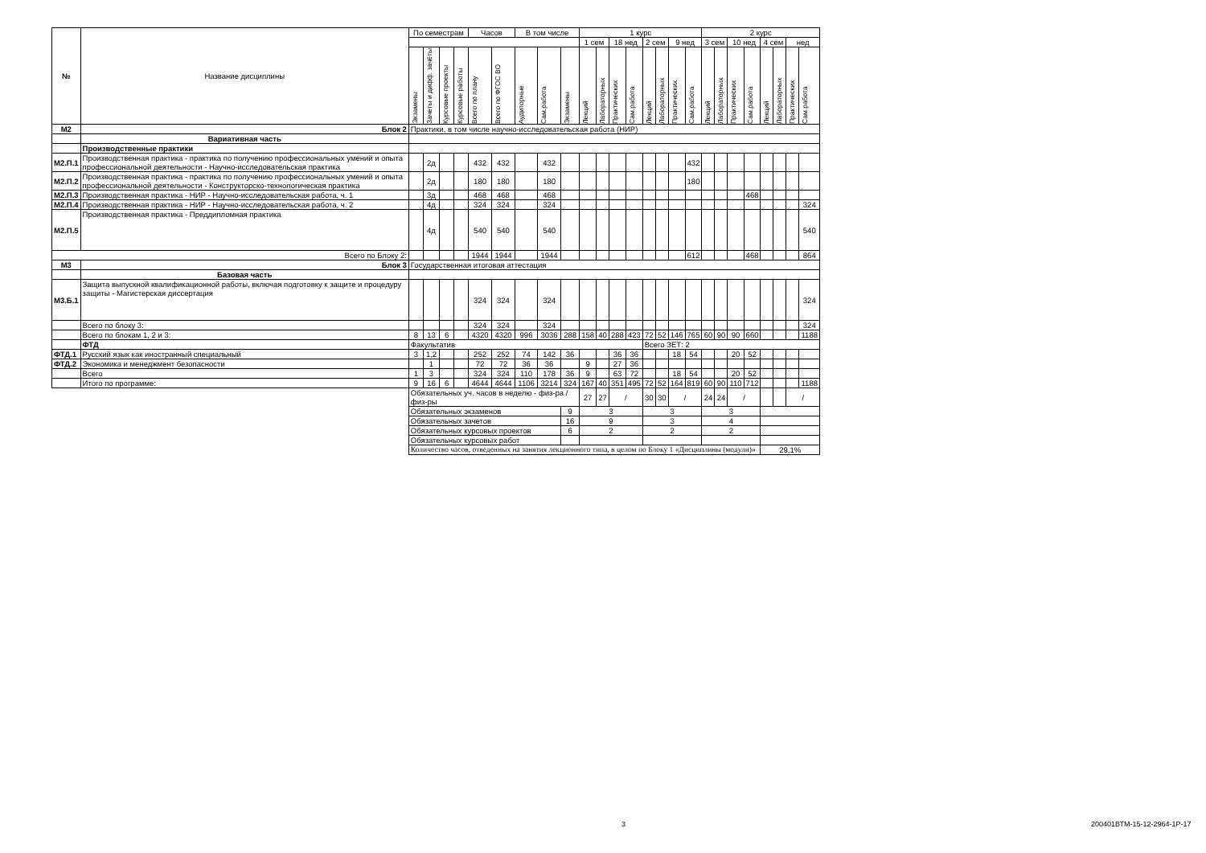| № | Название дисциплины | По семестрам | | | | Часов | | В том числе | | | 1 курс | | | | | | | | 2 курс | | | | | | | |
| --- | --- | --- | --- | --- | --- | --- | --- | --- | --- | --- | --- | --- | --- | --- | --- | --- | --- | --- | --- | --- | --- | --- | --- | --- | --- | --- |
| | | | | | | | | | | | 1 сем | | 18 нед | | 2 сем | | 9 нед | | 3 сем | | 10 нед | | 4 сем | | нед | |
| | | Экзамены | Зачеты и дифф. зачёты | Курсовые проекты | Курсовые работы | Всего по плану | Всего по ФГОС ВО | Аудиторные | Сам.работа | Экзамены | Лекций | Лабораторных | Практических | Сам.работа | Лекций | Лабораторных | Практических | Сам.работа | Лекций | Лабораторных | Практических | Сам.работа | Лекций | Лабораторных | Практических | Сам.работа |
| М2 | Блок 2 | Практики, в том числе научно-исследовательская работа (НИР) | | | | | | | | | | | | | | | | | | | | | | | | |
| | Вариативная часть | | | | | | | | | | | | | | | | | | | | | | | | | |
| | Производственные практики | | | | | | | | | | | | | | | | | | | | | | | | | |
| М2.П.1 | Производственная практика - практика по получению профессиональных умений и опыта профессиональной деятельности - Научно-исследовательская практика | | 2д | | | 432 | 432 | | 432 | | | | | | | | | 432 | | | | | | | | |
| М2.П.2 | Производственная практика - практика по получению профессиональных умений и опыта профессиональной деятельности - Конструкторско-технологическая практика | | 2д | | | 180 | 180 | | 180 | | | | | | | | | 180 | | | | | | | | |
| М2.П.3 | Производственная практика - НИР - Научно-исследовательская работа, ч. 1 | | 3д | | | 468 | 468 | | 468 | | | | | | | | | | | | | 468 | | | | |
| М2.П.4 | Производственная практика - НИР - Научно-исследовательская работа, ч. 2 | | 4д | | | 324 | 324 | | 324 | | | | | | | | | | | | | | | | | 324 |
| М2.П.5 | Производственная практика - Преддипломная практика | | 4д | | | 540 | 540 | | 540 | | | | | | | | | | | | | | | | | 540 |
| Всего по Блоку 2: | | | | | | 1944 | 1944 | | 1944 | | | | | | | | | 612 | | | | 468 | | | | 864 |
| М3 | Блок 3 | Государственная итоговая аттестация | | | | | | | | | | | | | | | | | | | | | | | | |
| | Базовая часть | | | | | | | | | | | | | | | | | | | | | | | | | |
| М3.Б.1 | Защита выпускной квалификационной работы, включая подготовку к защите и процедуру защиты - Магистерская диссертация | | | | | 324 | 324 | | 324 | | | | | | | | | | | | | | | | | 324 |
| | Всего по блоку 3: | | | | | 324 | 324 | | 324 | | | | | | | | | | | | | | | | | 324 |
| | Всего по блокам 1, 2 и 3: | 8 | 13 | 6 | | 4320 | 4320 | 996 | 3036 | 288 | 158 | 40 | 288 | 423 | 72 | 52 | 146 | 765 | 60 | 90 | 90 | 660 | | | | 1188 |
| | ФТД | Факультатив | | | | | | | | | | | | | Всего ЗЕТ: 2 | | | | | | | | | | | |
| ФТД.1 | Русский язык как иностранный специальный | 3 | 1,2 | | | 252 | 252 | 74 | 142 | 36 | | | 36 | 36 | | | 18 | 54 | | | 20 | 52 | | | | |
| ФТД.2 | Экономика и менеджмент безопасности | | 1 | | | 72 | 72 | 36 | 36 | | 9 | | 27 | 36 | | | | | | | | | | | | |
| | Всего | 1 | 3 | | | 324 | 324 | 110 | 178 | 36 | 9 | | 63 | 72 | | | 18 | 54 | | | 20 | 52 | | | | |
| | Итого по программе: | 9 | 16 | 6 | | 4644 | 4644 | 1106 | 3214 | 324 | 167 | 40 | 351 | 495 | 72 | 52 | 164 | 819 | 60 | 90 | 110 | 712 | | | | 1188 |
| | | Обязательных уч. часов в неделю - физ-ра / физ-ры | | | | | | | | | 27 | 27 | / | | 30 | 30 | / | | 24 | 24 | / | | | | / | |
| | | Обязательных экзаменов | | | | | | | | 9 | 3 | | | | 3 | | | | 3 | | | | | | | |
| | | Обязательных зачетов | | | | | | | | 16 | 9 | | | | 3 | | | | 4 | | | | | | | |
| | | Обязательных курсовых проектов | | | | | | | | 6 | 2 | | | | 2 | | | | 2 | | | | | | | |
| | | Обязательных курсовых работ | | | | | | | | | | | | | | | | | | | | | | | | |
| | | Количество часов, отведенных на занятия лекционного типа, в целом по Блоку 1 «Дисциплины (модули)» | | | | | | | | | | | | | | | | | | | | | 29,1% | | | |
3 200401ВТМ-15-12-2964-1Р-17